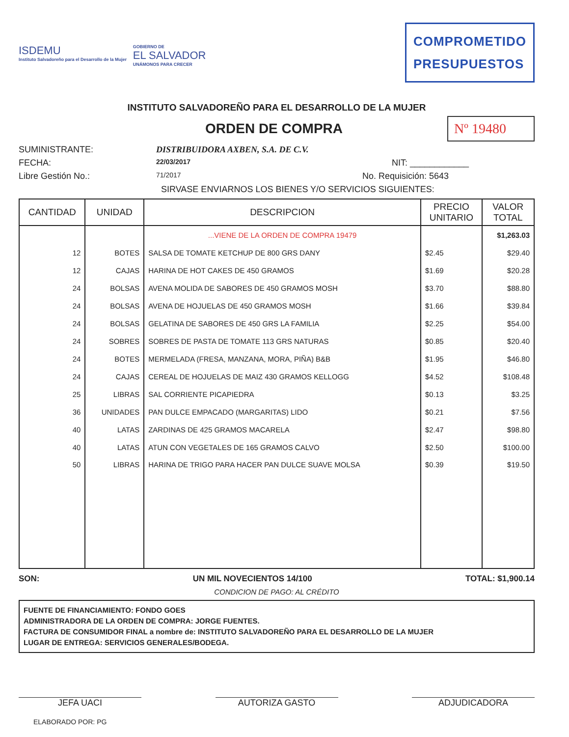ISDEMU
Instituto Salvadoreño para el Desarrollo de la Mujer
GOBIERNO DE
EL SALVADOR
UNÁMONOS PARA CRECER
COMPROMETIDO
PRESUPUESTOS
INSTITUTO SALVADOREÑO PARA EL DESARROLLO DE LA MUJER
ORDEN DE COMPRA
Nº 19480
SUMINISTRANTE: DISTRIBUIDORA AXBEN, S.A. DE C.V.
FECHA: 22/03/2017 NIT: ____________
Libre Gestión No.: 71/2017 No. Requisición: 5643
SIRVASE ENVIARNOS LOS BIENES Y/O SERVICIOS SIGUIENTES:
| CANTIDAD | UNIDAD | DESCRIPCION | PRECIO UNITARIO | VALOR TOTAL |
| --- | --- | --- | --- | --- |
| | | ...VIENE DE LA ORDEN DE COMPRA 19479 | | $1,263.03 |
| 12 | BOTES | SALSA DE TOMATE KETCHUP DE 800 GRS DANY | $2.45 | $29.40 |
| 12 | CAJAS | HARINA DE HOT CAKES DE 450 GRAMOS | $1.69 | $20.28 |
| 24 | BOLSAS | AVENA MOLIDA DE SABORES DE 450 GRAMOS MOSH | $3.70 | $88.80 |
| 24 | BOLSAS | AVENA DE HOJUELAS DE 450 GRAMOS MOSH | $1.66 | $39.84 |
| 24 | BOLSAS | GELATINA DE SABORES DE 450 GRS LA FAMILIA | $2.25 | $54.00 |
| 24 | SOBRES | SOBRES DE PASTA DE TOMATE 113 GRS NATURAS | $0.85 | $20.40 |
| 24 | BOTES | MERMELADA (FRESA, MANZANA, MORA, PIÑA) B&B | $1.95 | $46.80 |
| 24 | CAJAS | CEREAL DE HOJUELAS DE MAIZ 430 GRAMOS KELLOGG | $4.52 | $108.48 |
| 25 | LIBRAS | SAL CORRIENTE PICAPIEDRA | $0.13 | $3.25 |
| 36 | UNIDADES | PAN DULCE EMPACADO (MARGARITAS) LIDO | $0.21 | $7.56 |
| 40 | LATAS | ZARDINAS DE 425 GRAMOS MACARELA | $2.47 | $98.80 |
| 40 | LATAS | ATUN CON VEGETALES DE 165 GRAMOS CALVO | $2.50 | $100.00 |
| 50 | LIBRAS | HARINA DE TRIGO PARA HACER PAN DULCE SUAVE MOLSA | $0.39 | $19.50 |
SON: UN MIL NOVECIENTOS 14/100 TOTAL: $1,900.14
CONDICION DE PAGO: AL CRÉDITO
FUENTE DE FINANCIAMIENTO: FONDO GOES
ADMINISTRADORA DE LA ORDEN DE COMPRA: JORGE FUENTES.
FACTURA DE CONSUMIDOR FINAL a nombre de: INSTITUTO SALVADOREÑO PARA EL DESARROLLO DE LA MUJER
LUGAR DE ENTREGA: SERVICIOS GENERALES/BODEGA.
JEFA UACI AUTORIZA GASTO ADJUDICADORA
ELABORADO POR: PG